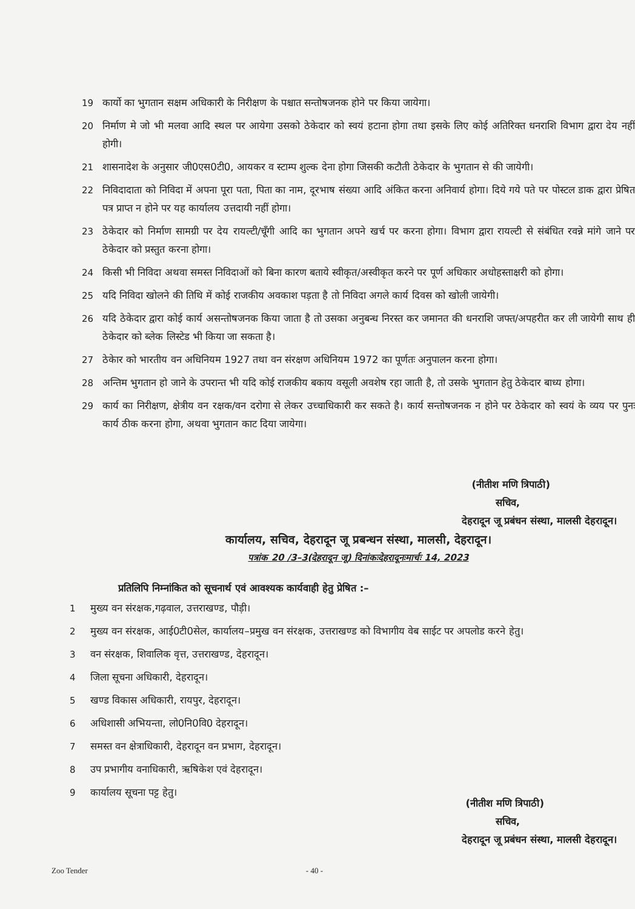19 कार्यो का भुगतान सक्षम अधिकारी के निरीक्षण के पश्चात सन्तोषजनक होने पर किया जायेगा।
20 निर्माण मे जो भी मलवा आदि स्थल पर आयेगा उसको ठेकेदार को स्वयं हटाना होगा तथा इसके लिए कोई अतिरिक्त धनराशि विभाग द्वारा देय नहीं होगी।
21 शासनादेश के अनुसार जी0एस0टी0, आयकर व स्टाम्प शुल्क देना होगा जिसकी कटौती ठेकेदार के भुगतान से की जायेगी।
22 निविदादाता को निविदा में अपना पूरा पता, पिता का नाम, दूरभाष संख्या आदि अंकित करना अनिवार्य होगा। दिये गये पते पर पोस्टल डाक द्वारा प्रेषित पत्र प्राप्त न होने पर यह कार्यालय उत्तदायी नहीं होगा।
23 ठेकेदार को निर्माण सामग्री पर देय रायल्टी/चूँगी आदि का भुगतान अपने खर्च पर करना होगा। विभाग द्वारा रायल्टी से संबंधित रवन्ने मांगे जाने पर ठेकेदार को प्रस्तुत करना होगा।
24 किसी भी निविदा अथवा समस्त निविदाओं को बिना कारण बताये स्वीकृत/अस्वीकृत करने पर पूर्ण अधिकार अधोहस्ताक्षरी को होगा।
25 यदि निविदा खोलने की तिथि में कोई राजकीय अवकाश पड़ता है तो निविदा अगले कार्य दिवस को खोली जायेगी।
26 यदि ठेकेदार द्वारा कोई कार्य असन्तोषजनक किया जाता है तो उसका अनुबन्ध निरस्त कर जमानत की धनराशि जफ्त/अपहरीत कर ली जायेगी साथ ही ठेकेदार को ब्लेक लिस्टेड भी किया जा सकता है।
27 ठेकेार को भारतीय वन अधिनियम 1927 तथा वन संरक्षण अधिनियम 1972 का पूर्णतः अनुपालन करना होगा।
28 अन्तिम भुगतान हो जाने के उपरान्त भी यदि कोई राजकीय बकाय वसूली अवशेष रहा जाती है, तो उसके भुगतान हेतु ठेकेदार बाध्य होगा।
29 कार्य का निरीक्षण, क्षेत्रीय वन रक्षक/वन दरोगा से लेकर उच्चाधिकारी कर सकते है। कार्य सन्तोषजनक न होने पर ठेकेदार को स्वयं के व्यय पर पुनः कार्य ठीक करना होगा, अथवा भुगतान काट दिया जायेगा।
(नीतीश मणि त्रिपाठी)
सचिव,
देहरादून जू प्रबंधन संस्था, मालसी देहरादून।
कार्यालय, सचिव, देहरादून जू प्रबन्धन संस्था, मालसी, देहरादून।
पत्रांक 20 /3–3(देहरादून जू) दिनांकःदेहरादूनःमार्चः 14, 2023
प्रतिलिपि निम्नांकित को सूचनार्थ एवं आवश्यक कार्यवाही हेतु प्रेषित :–
1 मुख्य वन संरक्षक,गढ़वाल, उत्तराखण्ड, पौड़ी।
2 मुख्य वन संरक्षक, आई0टी0सेल, कार्यालय–प्रमुख वन संरक्षक, उत्तराखण्ड को विभागीय वेब साईट पर अपलोड करने हेतु।
3 वन संरक्षक, शिवालिक वृत्त, उत्तराखण्ड, देहरादून।
4 जिला सूचना अधिकारी, देहरादून।
5 खण्ड विकास अधिकारी, रायपुर, देहरादून।
6 अधिशासी अभियन्ता, लो0नि0वि0 देहरादून।
7 समस्त वन क्षेत्राधिकारी, देहरादून वन प्रभाग, देहरादून।
8 उप प्रभागीय वनाधिकारी, ऋषिकेश एवं देहरादून।
9 कार्यालय सूचना पट्ट हेतु।
(नीतीश मणि त्रिपाठी)
सचिव,
देहरादून जू प्रबंधन संस्था, मालसी देहरादून।
Zoo Tender - 40 -